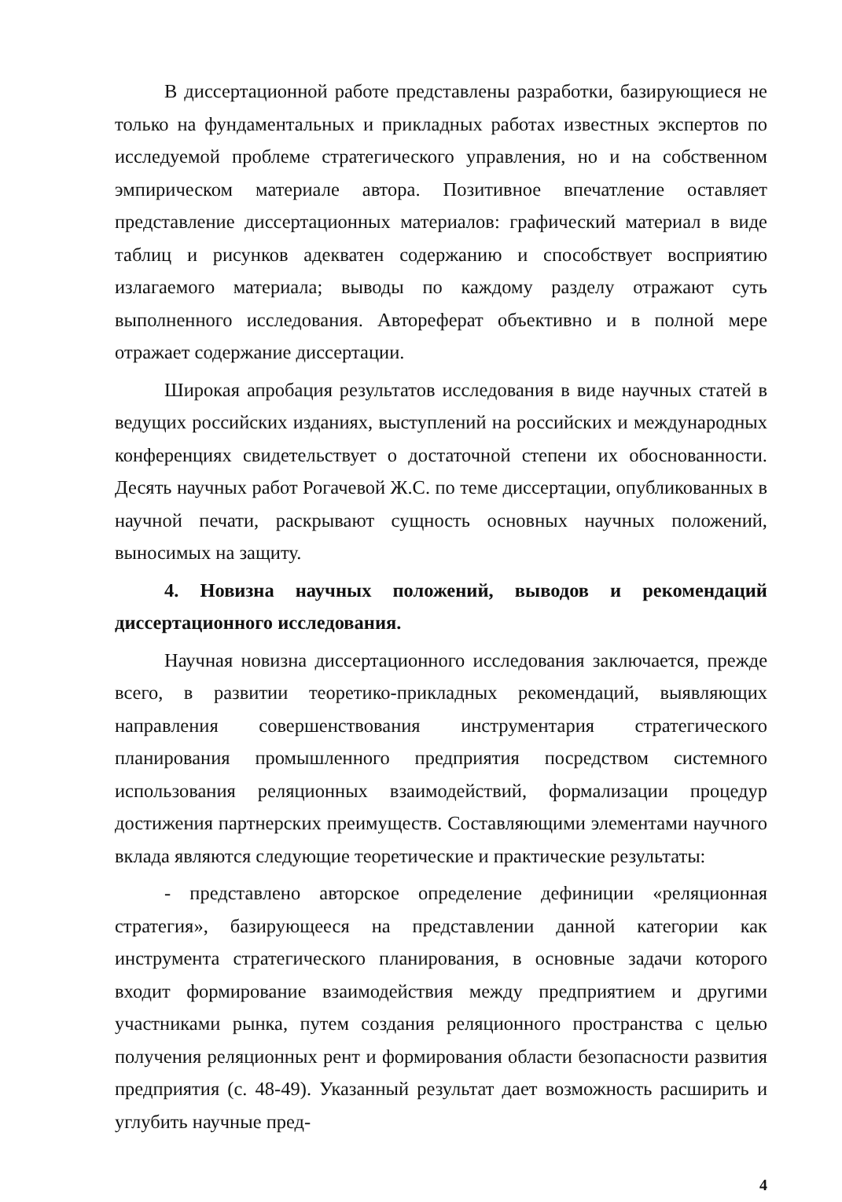В диссертационной работе представлены разработки, базирующиеся не только на фундаментальных и прикладных работах известных экспертов по исследуемой проблеме стратегического управления, но и на собственном эмпирическом материале автора. Позитивное впечатление оставляет представление диссертационных материалов: графический материал в виде таблиц и рисунков адекватен содержанию и способствует восприятию излагаемого материала; выводы по каждому разделу отражают суть выполненного исследования. Автореферат объективно и в полной мере отражает содержание диссертации.
Широкая апробация результатов исследования в виде научных статей в ведущих российских изданиях, выступлений на российских и международных конференциях свидетельствует о достаточной степени их обоснованности. Десять научных работ Рогачевой Ж.С. по теме диссертации, опубликованных в научной печати, раскрывают сущность основных научных положений, выносимых на защиту.
4. Новизна научных положений, выводов и рекомендаций диссертационного исследования.
Научная новизна диссертационного исследования заключается, прежде всего, в развитии теоретико-прикладных рекомендаций, выявляющих направления совершенствования инструментария стратегического планирования промышленного предприятия посредством системного использования реляционных взаимодействий, формализации процедур достижения партнерских преимуществ. Составляющими элементами научного вклада являются следующие теоретические и практические результаты:
- представлено авторское определение дефиниции «реляционная стратегия», базирующееся на представлении данной категории как инструмента стратегического планирования, в основные задачи которого входит формирование взаимодействия между предприятием и другими участниками рынка, путем создания реляционного пространства с целью получения реляционных рент и формирования области безопасности развития предприятия (с. 48-49). Указанный результат дает возможность расширить и углубить научные пред-
4